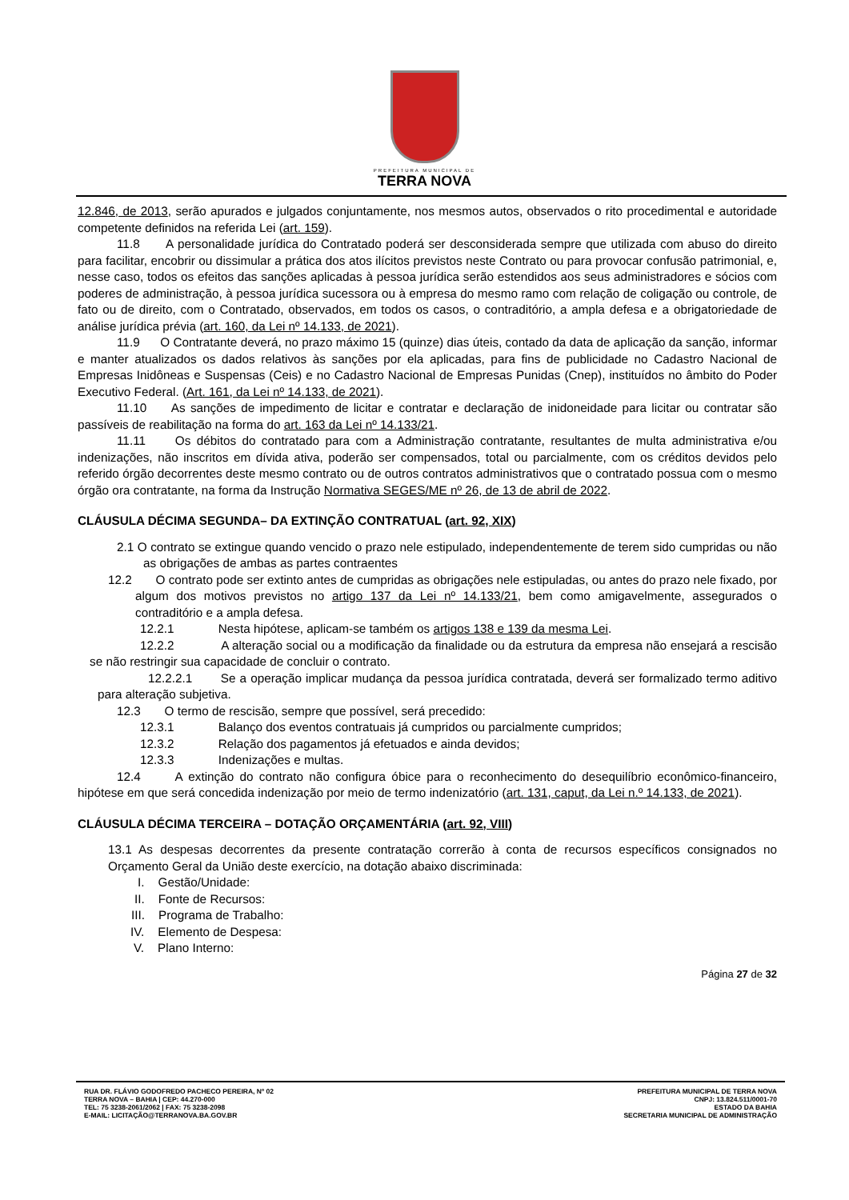PREFEITURA MUNICIPAL DE
TERRA NOVA
12.846, de 2013, serão apurados e julgados conjuntamente, nos mesmos autos, observados o rito procedimental e autoridade competente definidos na referida Lei (art. 159).
11.8 A personalidade jurídica do Contratado poderá ser desconsiderada sempre que utilizada com abuso do direito para facilitar, encobrir ou dissimular a prática dos atos ilícitos previstos neste Contrato ou para provocar confusão patrimonial, e, nesse caso, todos os efeitos das sanções aplicadas à pessoa jurídica serão estendidos aos seus administradores e sócios com poderes de administração, à pessoa jurídica sucessora ou à empresa do mesmo ramo com relação de coligação ou controle, de fato ou de direito, com o Contratado, observados, em todos os casos, o contraditório, a ampla defesa e a obrigatoriedade de análise jurídica prévia (art. 160, da Lei nº 14.133, de 2021).
11.9 O Contratante deverá, no prazo máximo 15 (quinze) dias úteis, contado da data de aplicação da sanção, informar e manter atualizados os dados relativos às sanções por ela aplicadas, para fins de publicidade no Cadastro Nacional de Empresas Inidôneas e Suspensas (Ceis) e no Cadastro Nacional de Empresas Punidas (Cnep), instituídos no âmbito do Poder Executivo Federal. (Art. 161, da Lei nº 14.133, de 2021).
11.10 As sanções de impedimento de licitar e contratar e declaração de inidoneidade para licitar ou contratar são passíveis de reabilitação na forma do art. 163 da Lei nº 14.133/21.
11.11 Os débitos do contratado para com a Administração contratante, resultantes de multa administrativa e/ou indenizações, não inscritos em dívida ativa, poderão ser compensados, total ou parcialmente, com os créditos devidos pelo referido órgão decorrentes deste mesmo contrato ou de outros contratos administrativos que o contratado possua com o mesmo órgão ora contratante, na forma da Instrução Normativa SEGES/ME nº 26, de 13 de abril de 2022.
CLÁUSULA DÉCIMA SEGUNDA– DA EXTINÇÃO CONTRATUAL (art. 92, XIX)
2.1 O contrato se extingue quando vencido o prazo nele estipulado, independentemente de terem sido cumpridas ou não as obrigações de ambas as partes contraentes
12.2 O contrato pode ser extinto antes de cumpridas as obrigações nele estipuladas, ou antes do prazo nele fixado, por algum dos motivos previstos no artigo 137 da Lei nº 14.133/21, bem como amigavelmente, assegurados o contraditório e a ampla defesa.
12.2.1 Nesta hipótese, aplicam-se também os artigos 138 e 139 da mesma Lei.
12.2.2 A alteração social ou a modificação da finalidade ou da estrutura da empresa não ensejará a rescisão se não restringir sua capacidade de concluir o contrato.
12.2.2.1 Se a operação implicar mudança da pessoa jurídica contratada, deverá ser formalizado termo aditivo para alteração subjetiva.
12.3 O termo de rescisão, sempre que possível, será precedido:
12.3.1 Balanço dos eventos contratuais já cumpridos ou parcialmente cumpridos;
12.3.2 Relação dos pagamentos já efetuados e ainda devidos;
12.3.3 Indenizações e multas.
12.4 A extinção do contrato não configura óbice para o reconhecimento do desequilíbrio econômico-financeiro, hipótese em que será concedida indenização por meio de termo indenizatório (art. 131, caput, da Lei n.º 14.133, de 2021).
CLÁUSULA DÉCIMA TERCEIRA – DOTAÇÃO ORÇAMENTÁRIA (art. 92, VIII)
13.1 As despesas decorrentes da presente contratação correrão à conta de recursos específicos consignados no Orçamento Geral da União deste exercício, na dotação abaixo discriminada:
I. Gestão/Unidade:
II. Fonte de Recursos:
III. Programa de Trabalho:
IV. Elemento de Despesa:
V. Plano Interno:
Página 27 de 32
RUA DR. FLÁVIO GODOFREDO PACHECO PEREIRA, Nº 02
TERRA NOVA – BAHIA | CEP: 44.270-000
TEL: 75 3238-2061/2062 | FAX: 75 3238-2098
E-MAIL: LICITAÇÃO@TERRANOVA.BA.GOV.BR
PREFEITURA MUNICIPAL DE TERRA NOVA
CNPJ: 13.824.511/0001-70
ESTADO DA BAHIA
SECRETARIA MUNICIPAL DE ADMINISTRAÇÃO